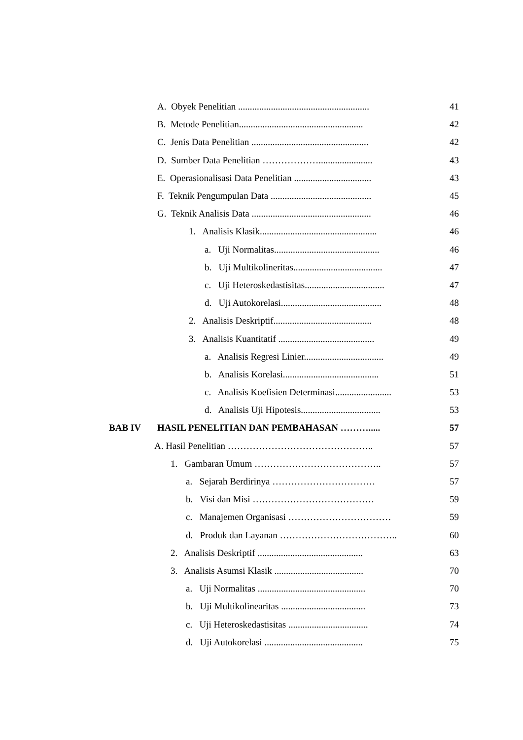A. Obyek Penelitian ........................................................ 41
B. Metode Penelitian..................................................... 42
C. Jenis Data Penelitian .................................................. 42
D. Sumber Data Penelitian ………………....................... 43
E. Operasionalisasi Data Penelitian ................................. 43
F. Teknik Pengumpulan Data ........................................... 45
G. Teknik Analisis Data ................................................... 46
1. Analisis Klasik.................................................. 46
a. Uji Normalitas............................................. 46
b. Uji Multikolineritas...................................... 47
c. Uji Heteroskedastisitas.................................. 47
d. Uji Autokorelasi........................................... 48
2. Analisis Deskriptif.......................................... 48
3. Analisis Kuantitatif ......................................... 49
a. Analisis Regresi Linier.................................. 49
b. Analisis Korelasi......................................... 51
c. Analisis Koefisien Determinasi........................ 53
d. Analisis Uji Hipotesis.................................. 53
BAB IV HASIL PENELITIAN DAN PEMBAHASAN ………..... 57
A. Hasil Penelitian ……………………………………….. 57
1. Gambaran Umum ………………………………….. 57
a. Sejarah Berdirinya …………………………… 57
b. Visi dan Misi ………………………………… 59
c. Manajemen Organisasi …………………………… 59
d. Produk dan Layanan ……………………………….. 60
2. Analisis Deskriptif ............................................. 63
3. Analisis Asumsi Klasik ...................................... 70
a. Uji Normalitas .............................................. 70
b. Uji Multikolinearitas .................................... 73
c. Uji Heteroskedastisitas .................................. 74
d. Uji Autokorelasi .......................................... 75